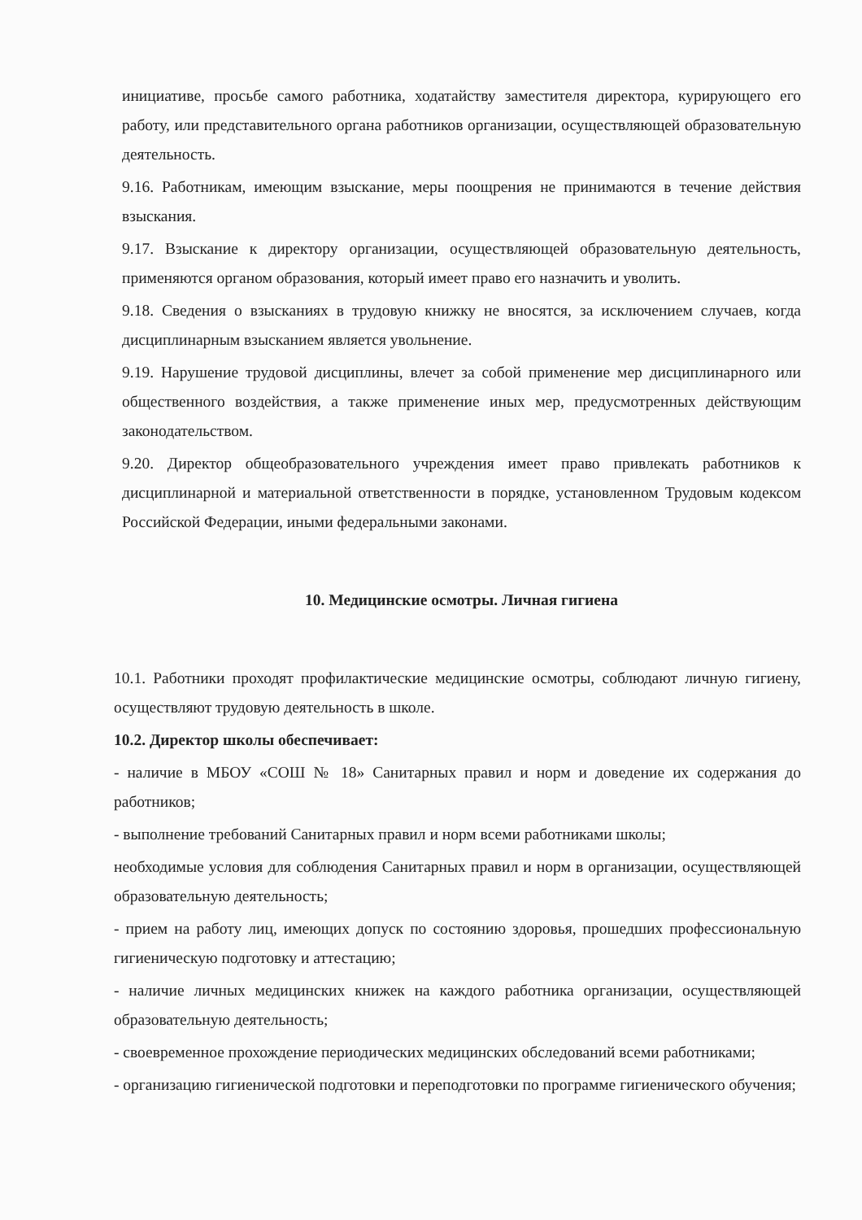инициативе, просьбе самого работника, ходатайству заместителя директора, курирующего его работу, или представительного органа работников организации, осуществляющей образовательную деятельность.
9.16. Работникам, имеющим взыскание, меры поощрения не принимаются в течение действия взыскания.
9.17. Взыскание к директору организации, осуществляющей образовательную деятельность, применяются органом образования, который имеет право его назначить и уволить.
9.18. Сведения о взысканиях в трудовую книжку не вносятся, за исключением случаев, когда дисциплинарным взысканием является увольнение.
9.19. Нарушение трудовой дисциплины, влечет за собой применение мер дисциплинарного или общественного воздействия, а также применение иных мер, предусмотренных действующим законодательством.
9.20. Директор общеобразовательного учреждения имеет право привлекать работников к дисциплинарной и материальной ответственности в порядке, установленном Трудовым кодексом Российской Федерации, иными федеральными законами.
10. Медицинские осмотры. Личная гигиена
10.1. Работники проходят профилактические медицинские осмотры, соблюдают личную гигиену, осуществляют трудовую деятельность в школе.
10.2. Директор школы обеспечивает:
- наличие в МБОУ «СОШ № 18» Санитарных правил и норм и доведение их содержания до работников;
- выполнение требований Санитарных правил и норм всеми работниками школы;
необходимые условия для соблюдения Санитарных правил и норм в организации, осуществляющей образовательную деятельность;
- прием на работу лиц, имеющих допуск по состоянию здоровья, прошедших профессиональную гигиеническую подготовку и аттестацию;
- наличие личных медицинских книжек на каждого работника организации, осуществляющей образовательную деятельность;
- своевременное прохождение периодических медицинских обследований всеми работниками;
- организацию гигиенической подготовки и переподготовки по программе гигиенического обучения;